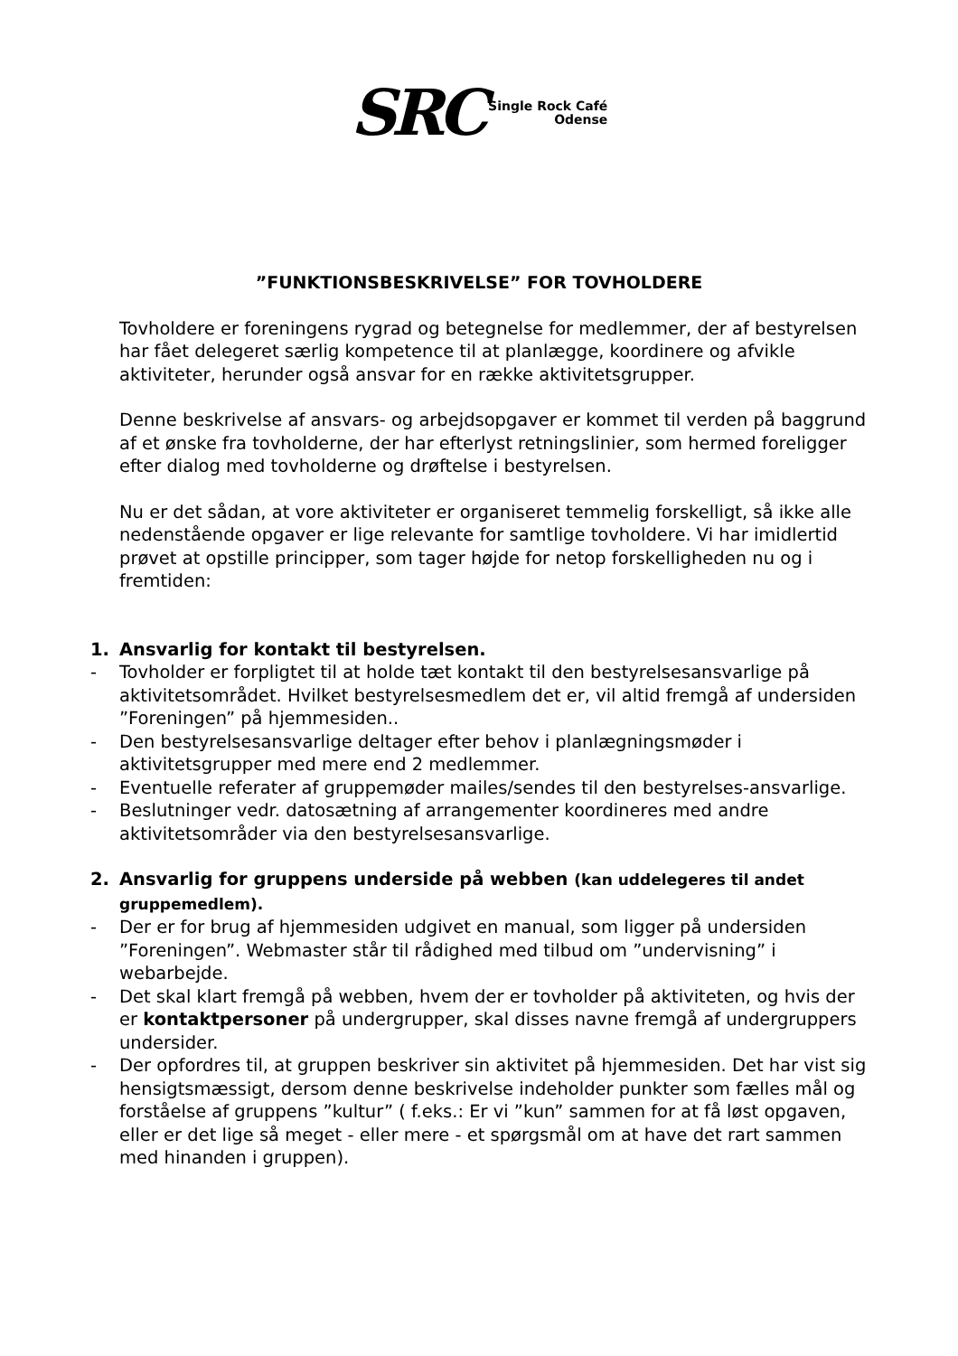SRC
Single Rock Café
Odense
”FUNKTIONSBESKRIVELSE” FOR TOVHOLDERE
Tovholdere er foreningens rygrad og betegnelse for medlemmer, der af bestyrelsen har fået delegeret særlig kompetence til at planlægge, koordinere og afvikle aktiviteter, herunder også ansvar for en række aktivitetsgrupper.
Denne beskrivelse af ansvars- og arbejdsopgaver er kommet til verden på baggrund af et ønske fra tovholderne, der har efterlyst retningslinier, som hermed foreligger efter dialog med tovholderne og drøftelse i bestyrelsen.
Nu er det sådan, at vore aktiviteter er organiseret temmelig forskelligt, så ikke alle nedenstående opgaver er lige relevante for samtlige tovholdere. Vi har imidlertid prøvet at opstille principper, som tager højde for netop forskelligheden nu og i fremtiden:
1. Ansvarlig for kontakt til bestyrelsen.
- Tovholder er forpligtet til at holde tæt kontakt til den bestyrelsesansvarlige på aktivitetsområdet. Hvilket bestyrelsesmedlem det er, vil altid fremgå af undersiden ”Foreningen” på hjemmesiden..
- Den bestyrelsesansvarlige deltager efter behov i planlægningsmøder i aktivitetsgrupper med mere end 2 medlemmer.
- Eventuelle referater af gruppemøder mailes/sendes til den bestyrelses-ansvarlige.
- Beslutninger vedr. datosætning af arrangementer koordineres med andre aktivitetsområder via den bestyrelsesansvarlige.
2. Ansvarlig for gruppens underside på webben (kan uddelegeres til andet gruppemedlem).
- Der er for brug af hjemmesiden udgivet en manual, som ligger på undersiden ”Foreningen”. Webmaster står til rådighed med tilbud om ”undervisning” i webarbejde.
- Det skal klart fremgå på webben, hvem der er tovholder på aktiviteten, og hvis der er kontaktpersoner på undergrupper, skal disses navne fremgå af undergruppers undersider.
- Der opfordres til, at gruppen beskriver sin aktivitet på hjemmesiden. Det har vist sig hensigtsmæssigt, dersom denne beskrivelse indeholder punkter som fælles mål og forståelse af gruppens ”kultur” ( f.eks.: Er vi ”kun” sammen for at få løst opgaven, eller er det lige så meget - eller mere - et spørgsmål om at have det rart sammen med hinanden i gruppen).